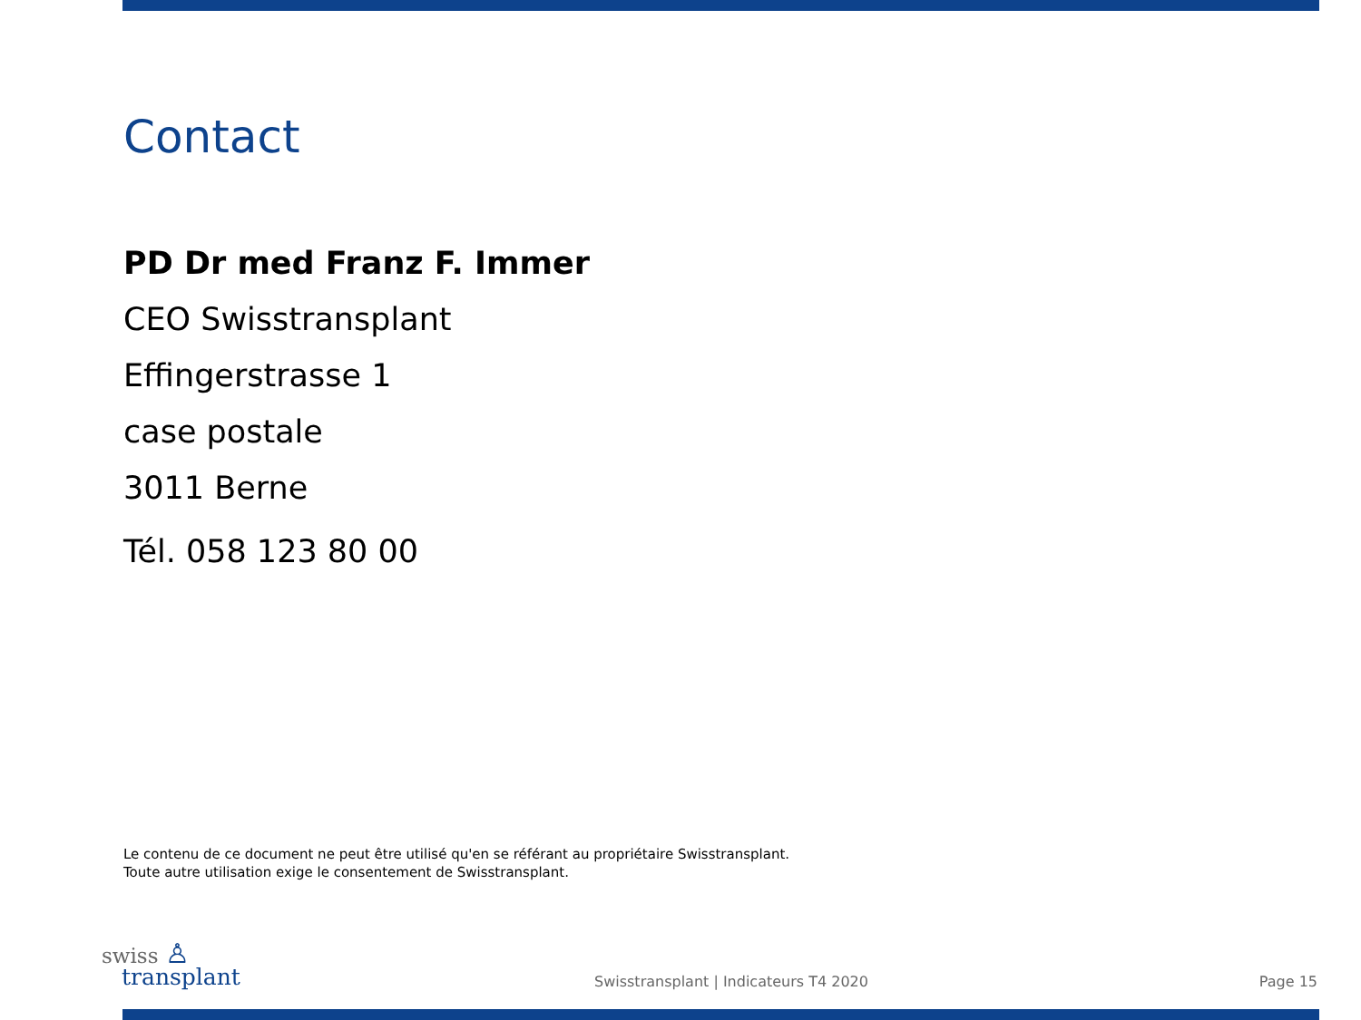Contact
PD Dr med Franz F. Immer
CEO Swisstransplant
Effingerstrasse 1
case postale
3011 Berne
Tél. 058 123 80 00
Le contenu de ce document ne peut être utilisé qu'en se référant au propriétaire Swisstransplant.
Toute autre utilisation exige le consentement de Swisstransplant.
swiss ♙
transplant
Swisstransplant | Indicateurs T4 2020
Page 15